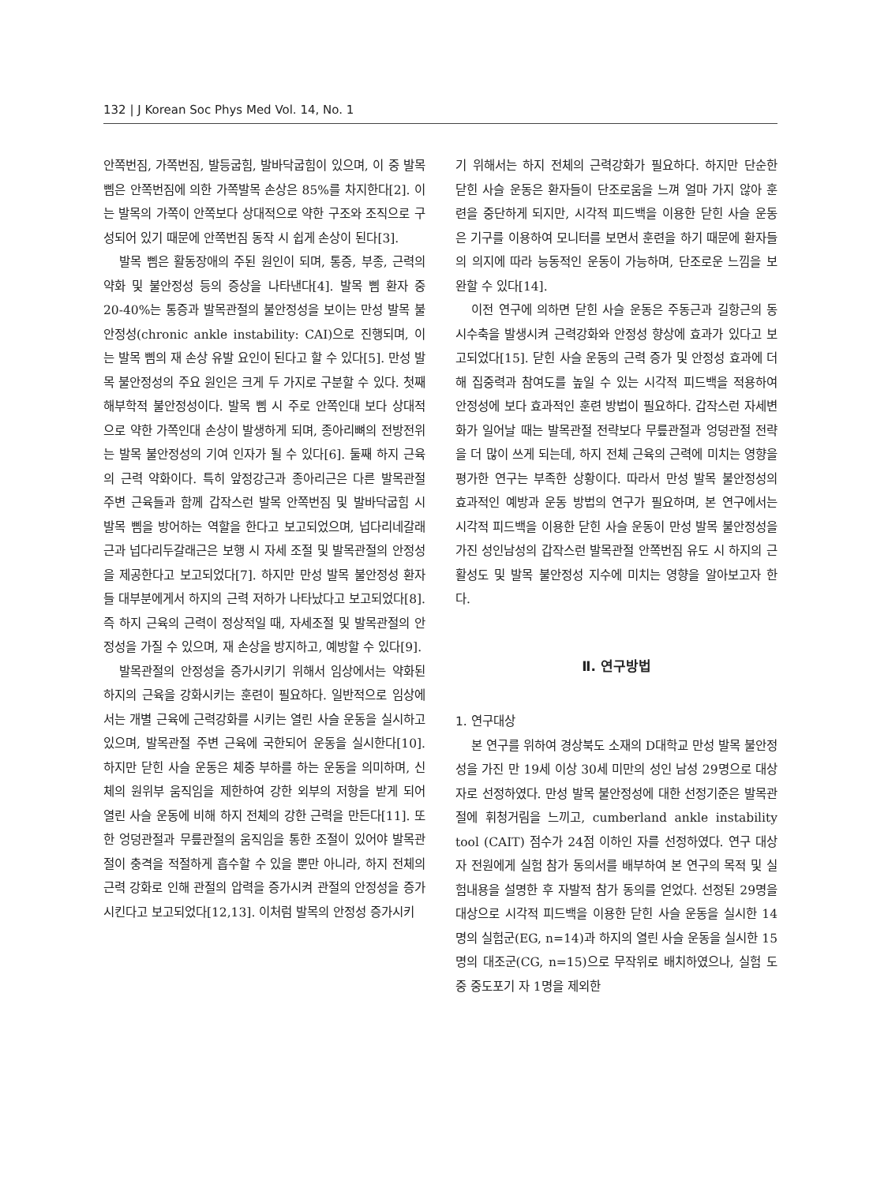132 | J Korean Soc Phys Med Vol. 14, No. 1
안쪽번짐, 가쪽번짐, 발등굽힘, 발바닥굽힘이 있으며, 이 중 발목 삠은 안쪽번짐에 의한 가쪽발목 손상은 85%를 차지한다[2]. 이는 발목의 가쪽이 안쪽보다 상대적으로 약한 구조와 조직으로 구성되어 있기 때문에 안쪽번짐 동작 시 쉽게 손상이 된다[3].
발목 삠은 활동장애의 주된 원인이 되며, 통증, 부종, 근력의 약화 및 불안정성 등의 증상을 나타낸다[4]. 발목 삠 환자 중 20-40%는 통증과 발목관절의 불안정성을 보이는 만성 발목 불안정성(chronic ankle instability: CAI)으로 진행되며, 이는 발목 삠의 재 손상 유발 요인이 된다고 할 수 있다[5]. 만성 발목 불안정성의 주요 원인은 크게 두 가지로 구분할 수 있다. 첫째 해부학적 불안정성이다. 발목 삠 시 주로 안쪽인대 보다 상대적으로 약한 가쪽인대 손상이 발생하게 되며, 종아리뼈의 전방전위는 발목 불안정성의 기여 인자가 될 수 있다[6]. 둘째 하지 근육의 근력 약화이다. 특히 앞정강근과 종아리근은 다른 발목관절 주변 근육들과 함께 갑작스런 발목 안쪽번짐 및 발바닥굽힘 시 발목 삠을 방어하는 역할을 한다고 보고되었으며, 넙다리네갈래근과 넙다리두갈래근은 보행 시 자세 조절 및 발목관절의 안정성을 제공한다고 보고되었다[7]. 하지만 만성 발목 불안정성 환자들 대부분에게서 하지의 근력 저하가 나타났다고 보고되었다[8]. 즉 하지 근육의 근력이 정상적일 때, 자세조절 및 발목관절의 안정성을 가질 수 있으며, 재 손상을 방지하고, 예방할 수 있다[9].
발목관절의 안정성을 증가시키기 위해서 임상에서는 약화된 하지의 근육을 강화시키는 훈련이 필요하다. 일반적으로 임상에서는 개별 근육에 근력강화를 시키는 열린 사슬 운동을 실시하고 있으며, 발목관절 주변 근육에 국한되어 운동을 실시한다[10]. 하지만 닫힌 사슬 운동은 체중 부하를 하는 운동을 의미하며, 신체의 원위부 움직임을 제한하여 강한 외부의 저항을 받게 되어 열린 사슬 운동에 비해 하지 전체의 강한 근력을 만든다[11]. 또한 엉덩관절과 무릎관절의 움직임을 통한 조절이 있어야 발목관절이 충격을 적절하게 흡수할 수 있을 뿐만 아니라, 하지 전체의 근력 강화로 인해 관절의 압력을 증가시켜 관절의 안정성을 증가시킨다고 보고되었다[12,13]. 이처럼 발목의 안정성 증가시키
기 위해서는 하지 전체의 근력강화가 필요하다. 하지만 단순한 닫힌 사슬 운동은 환자들이 단조로움을 느껴 얼마 가지 않아 훈련을 중단하게 되지만, 시각적 피드백을 이용한 닫힌 사슬 운동은 기구를 이용하여 모니터를 보면서 훈련을 하기 때문에 환자들의 의지에 따라 능동적인 운동이 가능하며, 단조로운 느낌을 보완할 수 있다[14].
이전 연구에 의하면 닫힌 사슬 운동은 주동근과 길항근의 동시수축을 발생시켜 근력강화와 안정성 향상에 효과가 있다고 보고되었다[15]. 닫힌 사슬 운동의 근력 증가 및 안정성 효과에 더해 집중력과 참여도를 높일 수 있는 시각적 피드백을 적용하여 안정성에 보다 효과적인 훈련 방법이 필요하다. 갑작스런 자세변화가 일어날 때는 발목관절 전략보다 무릎관절과 엉덩관절 전략을 더 많이 쓰게 되는데, 하지 전체 근육의 근력에 미치는 영향을 평가한 연구는 부족한 상황이다. 따라서 만성 발목 불안정성의 효과적인 예방과 운동 방법의 연구가 필요하며, 본 연구에서는 시각적 피드백을 이용한 닫힌 사슬 운동이 만성 발목 불안정성을 가진 성인남성의 갑작스런 발목관절 안쪽번짐 유도 시 하지의 근활성도 및 발목 불안정성 지수에 미치는 영향을 알아보고자 한다.
Ⅱ. 연구방법
1. 연구대상
본 연구를 위하여 경상북도 소재의 D대학교 만성 발목 불안정성을 가진 만 19세 이상 30세 미만의 성인 남성 29명으로 대상자로 선정하였다. 만성 발목 불안정성에 대한 선정기준은 발목관절에 휘청거림을 느끼고, cumberland ankle instability tool (CAIT) 점수가 24점 이하인 자를 선정하였다. 연구 대상자 전원에게 실험 참가 동의서를 배부하여 본 연구의 목적 및 실험내용을 설명한 후 자발적 참가 동의를 얻었다. 선정된 29명을 대상으로 시각적 피드백을 이용한 닫힌 사슬 운동을 실시한 14명의 실험군(EG, n=14)과 하지의 열린 사슬 운동을 실시한 15명의 대조군(CG, n=15)으로 무작위로 배치하였으나, 실험 도중 중도포기 자 1명을 제외한